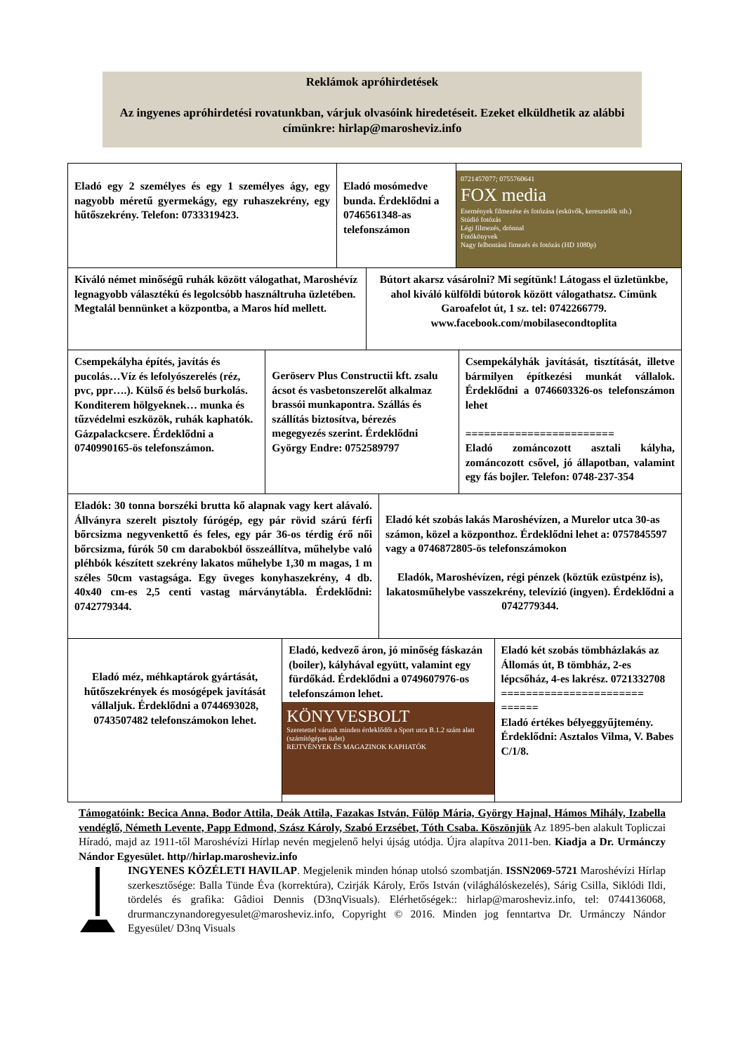Reklámok apróhirdetések
Az ingyenes apróhirdetési rovatunkban, várjuk olvasóink hiredetéseit. Ezeket elküldhetik az alábbi címünkre: hirlap@marosheviz.info
Eladó egy 2 személyes és egy 1 személyes ágy, egy nagyobb méretű gyermekágy, egy ruhaszekrény, egy hűtőszekrény. Telefon: 0733319423.
Eladó mosómedve bunda. Érdeklődni a 0746561348-as telefonszámon
0721457077; 0755760641
FOX media
Események filmezése és fotózása (esküvők, keresztelők stb.)
Stúdió fotózás
Légi filmezés, drónnal
Fotókönyvek
Nagy felbontású fimezés és fotózás (HD 1080p)
Kiváló német minőségű ruhák között válogathat, Maroshévíz legnagyobb választékú és legolcsóbb használtruha üzletében. Megtalál bennünket a központba, a Maros híd mellett.
Bútort akarsz vásárolni? Mi segítünk! Látogass el üzletünkbe, ahol kiváló külföldi bútorok között válogathatsz. Címünk Garoafelot út, 1 sz. tel: 0742266779. www.facebook.com/mobilasecondtoplita
Csempekályha építés, javítás és pucolás…Víz és lefolyószerelés (réz, pvc, ppr….). Külső és belső burkolás. Konditerem hölgyeknek… munka és tűzvédelmi eszközök, ruhák kaphatók. Gázpalackcsere. Érdeklődni a 0740990165-ös telefonszámon.
Geröserv Plus Constructii kft. zsalu ácsot és vasbetonszerelőt alkalmaz brassói munkapontra. Szállás és szállítás biztosítva, bérezés megegyezés szerint. Érdeklődni György Endre: 0752589797
Csempekályhák javítását, tisztítását, illetve bármilyen építkezési munkát vállalok. Érdeklődni a 0746603326-os telefonszámon lehet
========================
Eladó zománcozott asztali kályha, zománcozott csővel, jó állapotban, valamint egy fás bojler. Telefon: 0748-237-354
Eladók: 30 tonna borszéki brutta kő alapnak vagy kert alávaló. Állványra szerelt pisztoly fúrógép, egy pár rövid szárú férfi bőrcsizma negyvenkettő és feles, egy pár 36-os térdig érő női bőrcsizma, fúrók 50 cm darabokból összeállítva, műhelybe való pléhbók készített szekrény lakatos műhelybe 1,30 m magas, 1 m széles 50cm vastagsága. Egy üveges konyhaszekrény, 4 db. 40x40 cm-es 2,5 centi vastag márványtábla. Érdeklődni: 0742779344.
Eladó két szobás lakás Maroshévízen, a Murelor utca 30-as számon, közel a központhoz. Érdeklődni lehet a: 0757845597 vagy a 0746872805-ös telefonszámokon
Eladók, Maroshévízen, régi pénzek (köztük ezüstpénz is), lakatosműhelybe vasszekrény, televízió (ingyen). Érdeklődni a 0742779344.
Eladó méz, méhkaptárok gyártását, hűtőszekrények és mosógépek javítását vállaljuk. Érdeklődni a 0744693028, 0743507482 telefonszámokon lehet.
Eladó, kedvező áron, jó minőség fáskazán (boiler), kályhával együtt, valamint egy fürdőkád. Érdeklődni a 0749607976-os telefonszámon lehet.
KÖNYVESBOLT
Szeretettel várunk minden érdeklődőt a Sport utca B.1.2 szám alatt (számítógépes üzlet)
REJTVÉNYEK ÉS MAGAZINOK KAPHATÓK
Eladó két szobás tömbházlakás az Állomás út, B tömbház, 2-es lépcsőház, 4-es lakrész. 0721332708
======================= ======
Eladó értékes bélyeggyűjtemény. Érdeklődni: Asztalos Vilma, V. Babes C/1/8.
Támogatóink: Becica Anna, Bodor Attila, Deák Attila, Fazakas István, Fülöp Mária, György Hajnal, Hámos Mihály, Izabella vendéglő, Németh Levente, Papp Edmond, Szász Károly, Szabó Erzsébet, Tóth Csaba. Köszönjük Az 1895-ben alakult Topliczai Híradó, majd az 1911-től Maroshévízi Hírlap nevén megjelenő helyi újság utódja. Újra alapítva 2011-ben. Kiadja a Dr. Urmánczy Nándor Egyesület. http//hirlap.marosheviz.info
INGYENES KÖZÉLETI HAVILAP. Megjelenik minden hónap utolsó szombatján. ISSN2069-5721 Maroshévízi Hírlap szerkesztősége: Balla Tünde Éva (korrektúra), Czirják Károly, Erős István (világhálóskezelés), Sárig Csilla, Siklódi Ildi, tördelés és grafika: Gâdioi Dennis (D3nqVisuals). Elérhetőségek:: hirlap@marosheviz.info, tel: 0744136068, drurmanczynandoregyesulet@marosheviz.info, Copyright © 2016. Minden jog fenntartva Dr. Urmánczy Nándor Egyesület/ D3nq Visuals